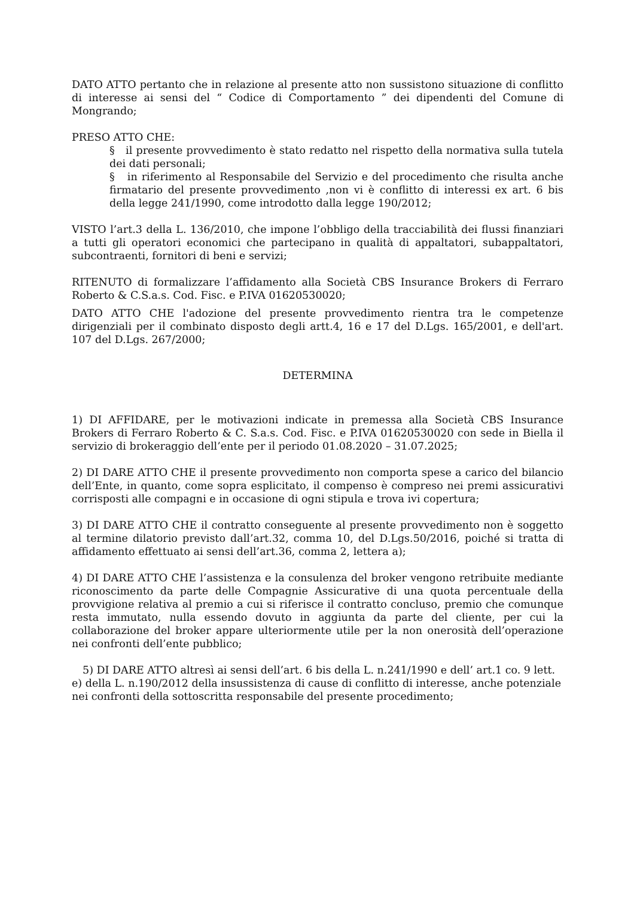DATO ATTO pertanto che in relazione al presente atto non sussistono situazione di conflitto di interesse ai sensi del “ Codice di Comportamento ” dei dipendenti del Comune di Mongrando;
PRESO ATTO CHE:
§ il presente provvedimento è stato redatto nel rispetto della normativa sulla tutela dei dati personali;
§ in riferimento al Responsabile del Servizio e del procedimento che risulta anche firmatario del presente provvedimento ,non vi è conflitto di interessi ex art. 6 bis della legge 241/1990, come introdotto dalla legge 190/2012;
VISTO l’art.3 della L. 136/2010, che impone l’obbligo della tracciabilità dei flussi finanziari a tutti gli operatori economici che partecipano in qualità di appaltatori, subappaltatori, subcontraenti, fornitori di beni e servizi;
RITENUTO di formalizzare l’affidamento alla Società CBS Insurance Brokers di Ferraro Roberto & C.S.a.s. Cod. Fisc. e P.IVA 01620530020;
DATO ATTO CHE l'adozione del presente provvedimento rientra tra le competenze dirigenziali per il combinato disposto degli artt.4, 16 e 17 del D.Lgs. 165/2001, e dell'art. 107 del D.Lgs. 267/2000;
DETERMINA
1) DI AFFIDARE, per le motivazioni indicate in premessa alla Società CBS Insurance Brokers di Ferraro Roberto & C. S.a.s. Cod. Fisc. e P.IVA 01620530020 con sede in Biella il servizio di brokeraggio dell’ente per il periodo 01.08.2020 – 31.07.2025;
2) DI DARE ATTO CHE il presente provvedimento non comporta spese a carico del bilancio dell’Ente, in quanto, come sopra esplicitato, il compenso è compreso nei premi assicurativi corrisposti alle compagni e in occasione di ogni stipula e trova ivi copertura;
3) DI DARE ATTO CHE il contratto conseguente al presente provvedimento non è soggetto al termine dilatorio previsto dall’art.32, comma 10, del D.Lgs.50/2016, poiché si tratta di affidamento effettuato ai sensi dell’art.36, comma 2, lettera a);
4) DI DARE ATTO CHE l’assistenza e la consulenza del broker vengono retribuite mediante riconoscimento da parte delle Compagnie Assicurative di una quota percentuale della provvigione relativa al premio a cui si riferisce il contratto concluso, premio che comunque resta immutato, nulla essendo dovuto in aggiunta da parte del cliente, per cui la collaborazione del broker appare ulteriormente utile per la non onerosità dell’operazione nei confronti dell’ente pubblico;
5) DI DARE ATTO altresì ai sensi dell’art. 6 bis della L. n.241/1990 e dell’ art.1 co. 9 lett.
e) della L. n.190/2012 della insussistenza di cause di conflitto di interesse, anche potenziale nei confronti della sottoscritta responsabile del presente procedimento;